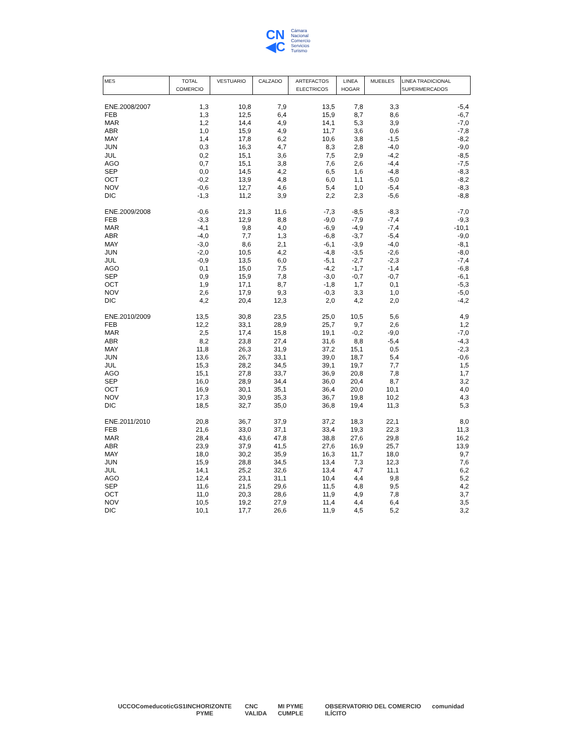CN
◀C
Cámara
Nacional
Comercio
Servicios
Turismo
| MES | TOTAL COMERCIO | VESTUARIO | CALZADO | ARTEFACTOS ELECTRICOS | LINEA HOGAR | MUEBLES | LINEA TRADICIONAL SUPERMERCADOS |
| --- | --- | --- | --- | --- | --- | --- | --- |
| ENE.2008/2007 | 1,3 | 10,8 | 7,9 | 13,5 | 7,8 | 3,3 | -5,4 |
| FEB | 1,3 | 12,5 | 6,4 | 15,9 | 8,7 | 8,6 | -6,7 |
| MAR | 1,2 | 14,4 | 4,9 | 14,1 | 5,3 | 3,9 | -7,0 |
| ABR | 1,0 | 15,9 | 4,9 | 11,7 | 3,6 | 0,6 | -7,8 |
| MAY | 1,4 | 17,8 | 6,2 | 10,6 | 3,8 | -1,5 | -8,2 |
| JUN | 0,3 | 16,3 | 4,7 | 8,3 | 2,8 | -4,0 | -9,0 |
| JUL | 0,2 | 15,1 | 3,6 | 7,5 | 2,9 | -4,2 | -8,5 |
| AGO | 0,7 | 15,1 | 3,8 | 7,6 | 2,6 | -4,4 | -7,5 |
| SEP | 0,0 | 14,5 | 4,2 | 6,5 | 1,6 | -4,8 | -8,3 |
| OCT | -0,2 | 13,9 | 4,8 | 6,0 | 1,1 | -5,0 | -8,2 |
| NOV | -0,6 | 12,7 | 4,6 | 5,4 | 1,0 | -5,4 | -8,3 |
| DIC | -1,3 | 11,2 | 3,9 | 2,2 | 2,3 | -5,6 | -8,8 |
| ENE.2009/2008 | -0,6 | 21,3 | 11,6 | -7,3 | -8,5 | -8,3 | -7,0 |
| FEB | -3,3 | 12,9 | 8,8 | -9,0 | -7,9 | -7,4 | -9,3 |
| MAR | -4,1 | 9,8 | 4,0 | -6,9 | -4,9 | -7,4 | -10,1 |
| ABR | -4,0 | 7,7 | 1,3 | -6,8 | -3,7 | -5,4 | -9,0 |
| MAY | -3,0 | 8,6 | 2,1 | -6,1 | -3,9 | -4,0 | -8,1 |
| JUN | -2,0 | 10,5 | 4,2 | -4,8 | -3,5 | -2,6 | -8,0 |
| JUL | -0,9 | 13,5 | 6,0 | -5,1 | -2,7 | -2,3 | -7,4 |
| AGO | 0,1 | 15,0 | 7,5 | -4,2 | -1,7 | -1,4 | -6,8 |
| SEP | 0,9 | 15,9 | 7,8 | -3,0 | -0,7 | -0,7 | -6,1 |
| OCT | 1,9 | 17,1 | 8,7 | -1,8 | 1,7 | 0,1 | -5,3 |
| NOV | 2,6 | 17,9 | 9,3 | -0,3 | 3,3 | 1,0 | -5,0 |
| DIC | 4,2 | 20,4 | 12,3 | 2,0 | 4,2 | 2,0 | -4,2 |
| ENE.2010/2009 | 13,5 | 30,8 | 23,5 | 25,0 | 10,5 | 5,6 | 4,9 |
| FEB | 12,2 | 33,1 | 28,9 | 25,7 | 9,7 | 2,6 | 1,2 |
| MAR | 2,5 | 17,4 | 15,8 | 19,1 | -0,2 | -9,0 | -7,0 |
| ABR | 8,2 | 23,8 | 27,4 | 31,6 | 8,8 | -5,4 | -4,3 |
| MAY | 11,8 | 26,3 | 31,9 | 37,2 | 15,1 | 0,5 | -2,3 |
| JUN | 13,6 | 26,7 | 33,1 | 39,0 | 18,7 | 5,4 | -0,6 |
| JUL | 15,3 | 28,2 | 34,5 | 39,1 | 19,7 | 7,7 | 1,5 |
| AGO | 15,1 | 27,8 | 33,7 | 36,9 | 20,8 | 7,8 | 1,7 |
| SEP | 16,0 | 28,9 | 34,4 | 36,0 | 20,4 | 8,7 | 3,2 |
| OCT | 16,9 | 30,1 | 35,1 | 36,4 | 20,0 | 10,1 | 4,0 |
| NOV | 17,3 | 30,9 | 35,3 | 36,7 | 19,8 | 10,2 | 4,3 |
| DIC | 18,5 | 32,7 | 35,0 | 36,8 | 19,4 | 11,3 | 5,3 |
| ENE.2011/2010 | 20,8 | 36,7 | 37,9 | 37,2 | 18,3 | 22,1 | 8,0 |
| FEB | 21,6 | 33,0 | 37,1 | 33,4 | 19,3 | 22,3 | 11,3 |
| MAR | 28,4 | 43,6 | 47,8 | 38,8 | 27,6 | 29,8 | 16,2 |
| ABR | 23,9 | 37,9 | 41,5 | 27,6 | 16,9 | 25,7 | 13,9 |
| MAY | 18,0 | 30,2 | 35,9 | 16,3 | 11,7 | 18,0 | 9,7 |
| JUN | 15,9 | 28,8 | 34,5 | 13,4 | 7,3 | 12,3 | 7,6 |
| JUL | 14,1 | 25,2 | 32,6 | 13,4 | 4,7 | 11,1 | 6,2 |
| AGO | 12,4 | 23,1 | 31,1 | 10,4 | 4,4 | 9,8 | 5,2 |
| SEP | 11,6 | 21,5 | 29,6 | 11,5 | 4,8 | 9,5 | 4,2 |
| OCT | 11,0 | 20,3 | 28,6 | 11,9 | 4,9 | 7,8 | 3,7 |
| NOV | 10,5 | 19,2 | 27,9 | 11,4 | 4,4 | 6,4 | 3,5 |
| DIC | 10,1 | 17,7 | 26,6 | 11,9 | 4,5 | 5,2 | 3,2 |
UCCO Comeduc otic GS1 INC HORIZONTE PYME CNC VALIDA MI PYME CUMPLE OBSERVATORIO DEL COMERCIO ILÍCITO comunidad